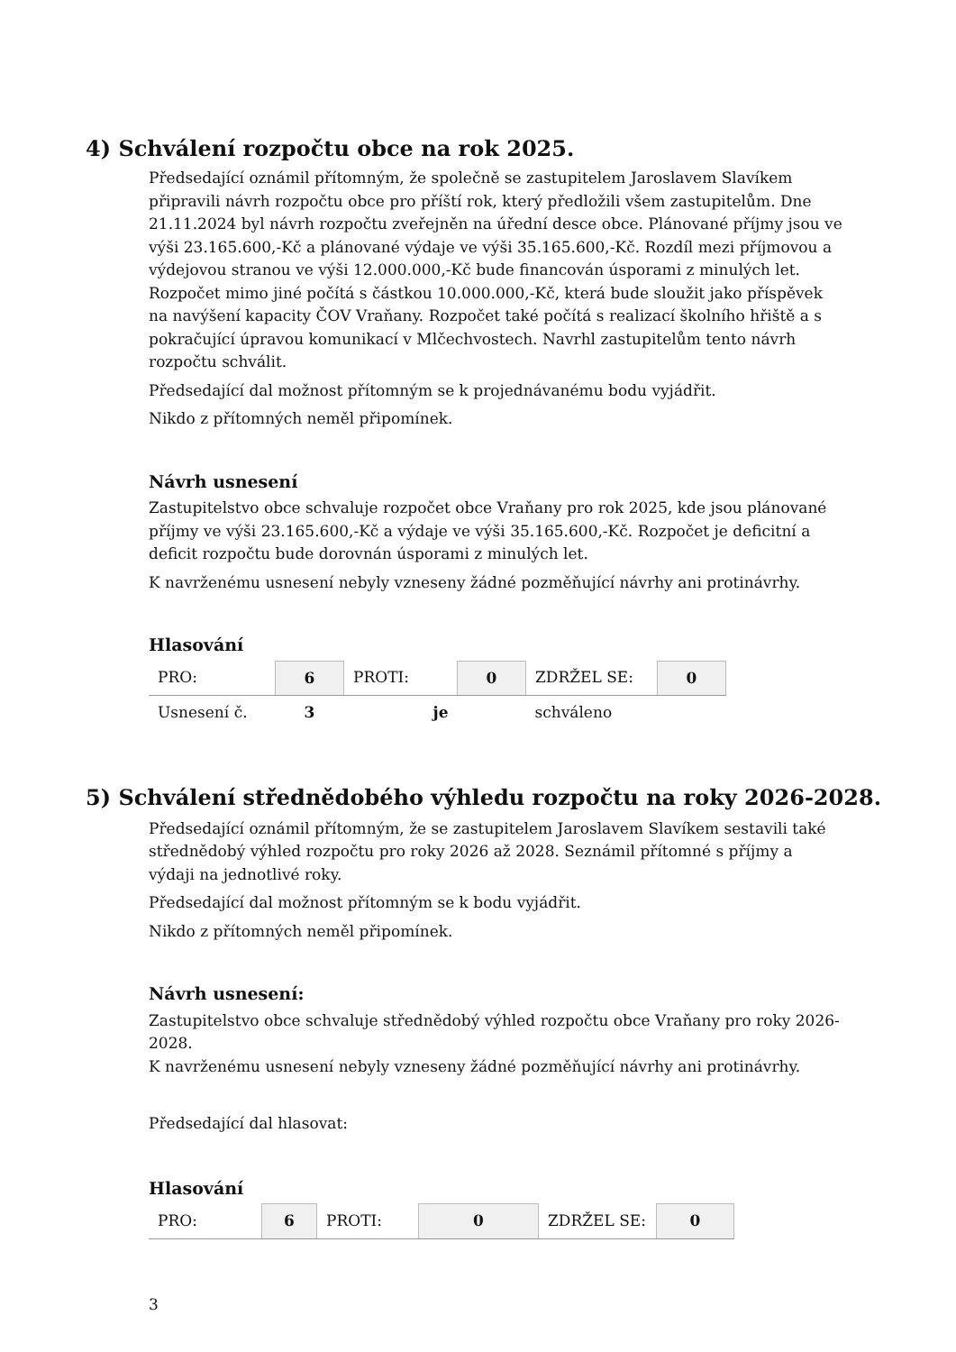4) Schválení rozpočtu obce na rok 2025.
Předsedající oznámil přítomným, že společně se zastupitelem Jaroslavem Slavíkem připravili návrh rozpočtu obce pro příští rok, který předložili všem zastupitelům. Dne 21.11.2024 byl návrh rozpočtu zveřejněn na úřední desce obce. Plánované příjmy jsou ve výši 23.165.600,-Kč a plánované výdaje ve výši 35.165.600,-Kč. Rozdíl mezi příjmovou a výdejovou stranou ve výši 12.000.000,-Kč bude financován úsporami z minulých let. Rozpočet mimo jiné počítá s částkou 10.000.000,-Kč, která bude sloužit jako příspěvek na navýšení kapacity ČOV Vraňany. Rozpočet také počítá s realizací školního hřiště a s pokračující úpravou komunikací v Mlčechvostech. Navrhl zastupitelům tento návrh rozpočtu schválit.
Předsedající dal možnost přítomným se k projednávanému bodu vyjádřit.
Nikdo z přítomných neměl připomínek.
Návrh usnesení
Zastupitelstvo obce schvaluje rozpočet obce Vraňany pro rok 2025, kde jsou plánované příjmy ve výši 23.165.600,-Kč a výdaje ve výši 35.165.600,-Kč. Rozpočet je deficitní a deficit rozpočtu bude dorovnán úsporami z minulých let.
K navrženému usnesení nebyly vzneseny žádné pozměňující návrhy ani protinávrhy.
Hlasování
| PRO: | 6 | PROTI: | 0 | ZDRŽEL SE: | 0 |
| Usnesení č. | 3 | je | | schváleno | |
5) Schválení střednědobého výhledu rozpočtu na roky 2026-2028.
Předsedající oznámil přítomným, že se zastupitelem Jaroslavem Slavíkem sestavili také střednědobý výhled rozpočtu pro roky 2026 až 2028. Seznámil přítomné s příjmy a výdaji na jednotlivé roky.
Předsedající dal možnost přítomným se k bodu vyjádřit.
Nikdo z přítomných neměl připomínek.
Návrh usnesení:
Zastupitelstvo obce schvaluje střednědobý výhled rozpočtu obce Vraňany pro roky 2026-2028.
K navrženému usnesení nebyly vzneseny žádné pozměňující návrhy ani protinávrhy.
Předsedající dal hlasovat:
Hlasování
| PRO: | 6 | PROTI: | 0 | ZDRŽEL SE: | 0 |
3